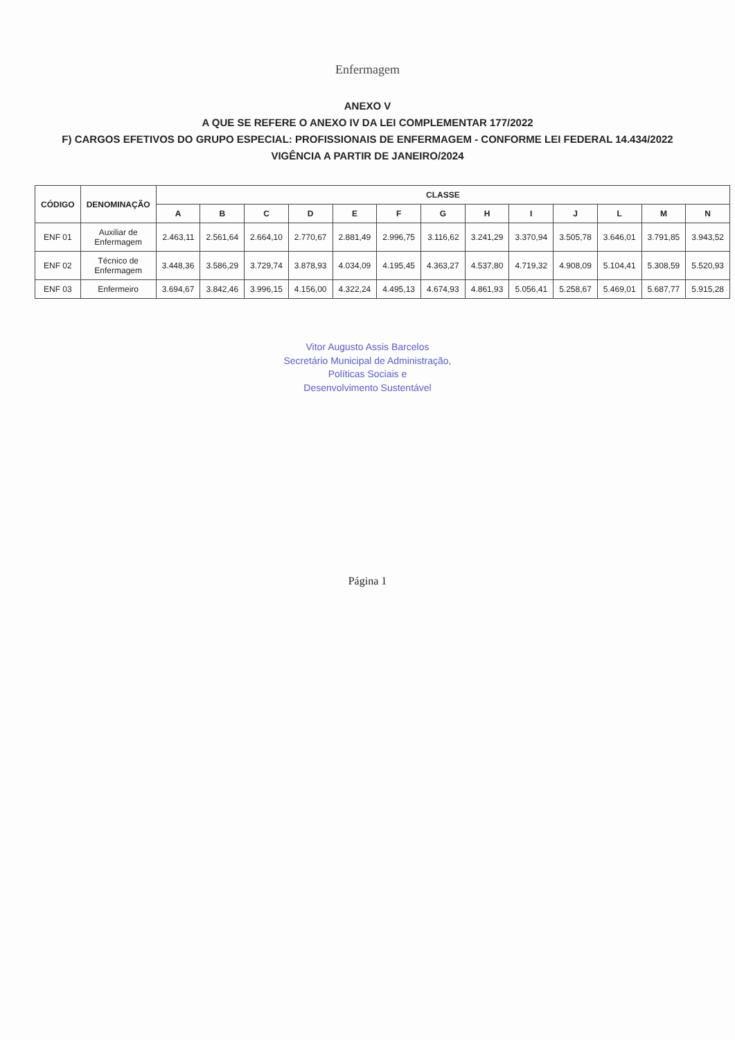Enfermagem
ANEXO V
A QUE SE REFERE O ANEXO IV DA LEI COMPLEMENTAR 177/2022
F) CARGOS EFETIVOS DO GRUPO ESPECIAL: PROFISSIONAIS DE ENFERMAGEM - CONFORME LEI FEDERAL 14.434/2022
VIGÊNCIA A PARTIR DE JANEIRO/2024
| CÓDIGO | DENOMINAÇÃO | CLASSE | | | | | | | | | | | | |
| --- | --- | --- | --- | --- | --- | --- | --- | --- | --- | --- | --- | --- | --- | --- |
| | | A | B | C | D | E | F | G | H | I | J | L | M | N |
| ENF 01 | Auxiliar de Enfermagem | 2.463,11 | 2.561,64 | 2.664,10 | 2.770,67 | 2.881,49 | 2.996,75 | 3.116,62 | 3.241,29 | 3.370,94 | 3.505,78 | 3.646,01 | 3.791,85 | 3.943,52 |
| ENF 02 | Técnico de Enfermagem | 3.448,36 | 3.586,29 | 3.729,74 | 3.878,93 | 4.034,09 | 4.195,45 | 4.363,27 | 4.537,80 | 4.719,32 | 4.908,09 | 5.104,41 | 5.308,59 | 5.520,93 |
| ENF 03 | Enfermeiro | 3.694,67 | 3.842,46 | 3.996,15 | 4.156,00 | 4.322,24 | 4.495,13 | 4.674,93 | 4.861,93 | 5.056,41 | 5.258,67 | 5.469,01 | 5.687,77 | 5.915,28 |
Vitor Augusto Assis Barcelos
Secretário Municipal de Administração,
Políticas Sociais e
Desenvolvimento Sustentável
Página 1